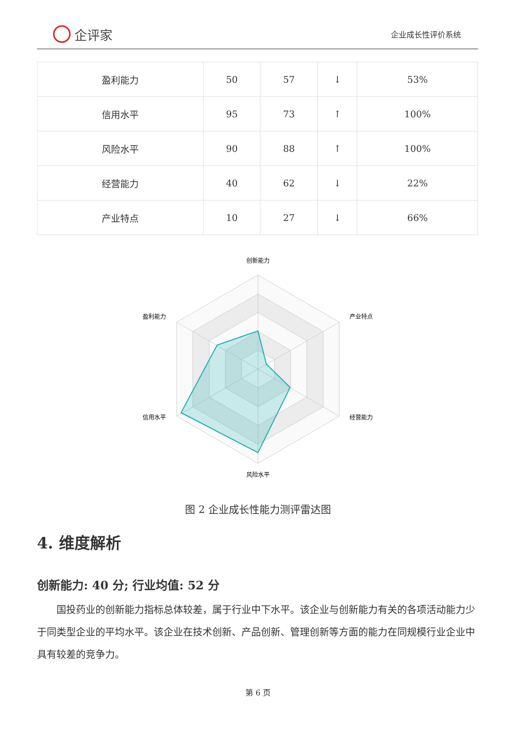企评家
企业成长性评价系统
| 盈利能力 | 50 | 57 | ↓ | 53% |
| 信用水平 | 95 | 73 | ↑ | 100% |
| 风险水平 | 90 | 88 | ↑ | 100% |
| 经营能力 | 40 | 62 | ↓ | 22% |
| 产业特点 | 10 | 27 | ↓ | 66% |
创新能力
产业特点
经营能力
风险水平
信用水平
盈利能力
图 2 企业成长性能力测评雷达图
4. 维度解析
创新能力: 40 分; 行业均值: 52 分
国投药业的创新能力指标总体较差，属于行业中下水平。该企业与创新能力有关的各项活动能力少于同类型企业的平均水平。该企业在技术创新、产品创新、管理创新等方面的能力在同规模行业企业中具有较差的竞争力。
第 6 页